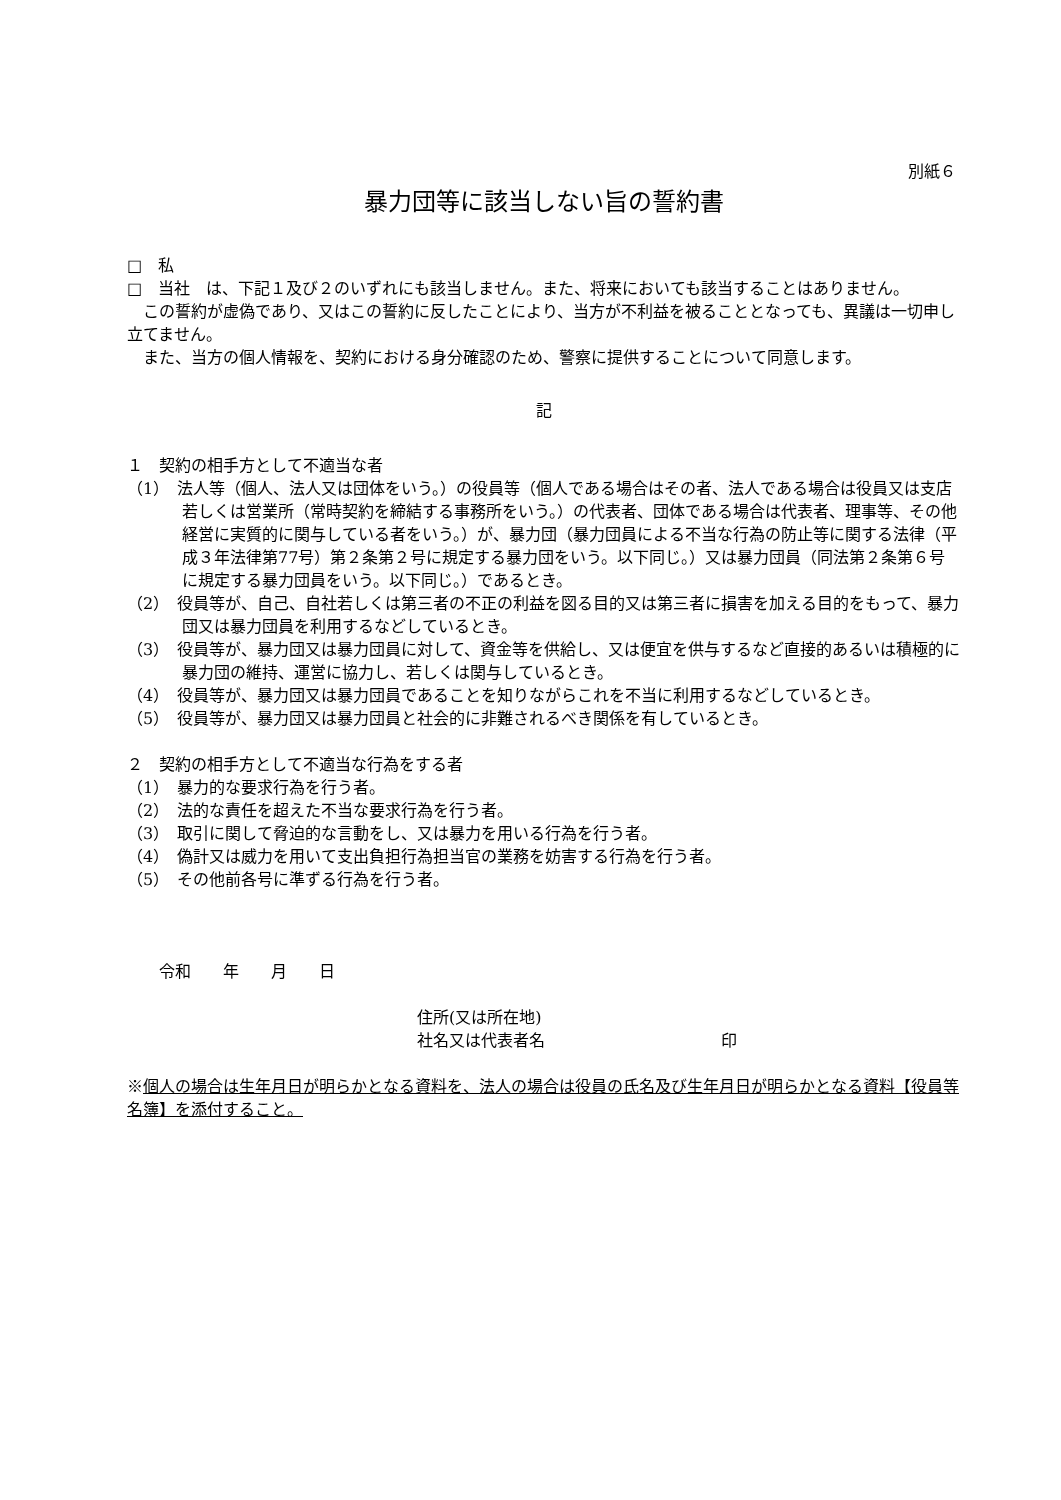別紙６
暴力団等に該当しない旨の誓約書
□　私
□　当社　は、下記１及び２のいずれにも該当しません。また、将来においても該当することはありません。
この誓約が虚偽であり、又はこの誓約に反したことにより、当方が不利益を被ることとなっても、異議は一切申し立てません。
また、当方の個人情報を、契約における身分確認のため、警察に提供することについて同意します。
記
１　契約の相手方として不適当な者
（1）　法人等（個人、法人又は団体をいう。）の役員等（個人である場合はその者、法人である場合は役員又は支店若しくは営業所（常時契約を締結する事務所をいう。）の代表者、団体である場合は代表者、理事等、その他経営に実質的に関与している者をいう。）が、暴力団（暴力団員による不当な行為の防止等に関する法律（平成３年法律第77号）第２条第２号に規定する暴力団をいう。以下同じ。）又は暴力団員（同法第２条第６号に規定する暴力団員をいう。以下同じ。）であるとき。
（2）　役員等が、自己、自社若しくは第三者の不正の利益を図る目的又は第三者に損害を加える目的をもって、暴力団又は暴力団員を利用するなどしているとき。
（3）　役員等が、暴力団又は暴力団員に対して、資金等を供給し、又は便宜を供与するなど直接的あるいは積極的に暴力団の維持、運営に協力し、若しくは関与しているとき。
（4）　役員等が、暴力団又は暴力団員であることを知りながらこれを不当に利用するなどしているとき。
（5）　役員等が、暴力団又は暴力団員と社会的に非難されるべき関係を有しているとき。
２　契約の相手方として不適当な行為をする者
（1）　暴力的な要求行為を行う者。
（2）　法的な責任を超えた不当な要求行為を行う者。
（3）　取引に関して脅迫的な言動をし、又は暴力を用いる行為を行う者。
（4）　偽計又は威力を用いて支出負担行為担当官の業務を妨害する行為を行う者。
（5）　その他前各号に準ずる行為を行う者。
　　令和　　年　　月　　日
住所(又は所在地)
社名又は代表者名　　　　　　　　　　　印
※個人の場合は生年月日が明らかとなる資料を、法人の場合は役員の氏名及び生年月日が明らかとなる資料【役員等名簿】を添付すること。